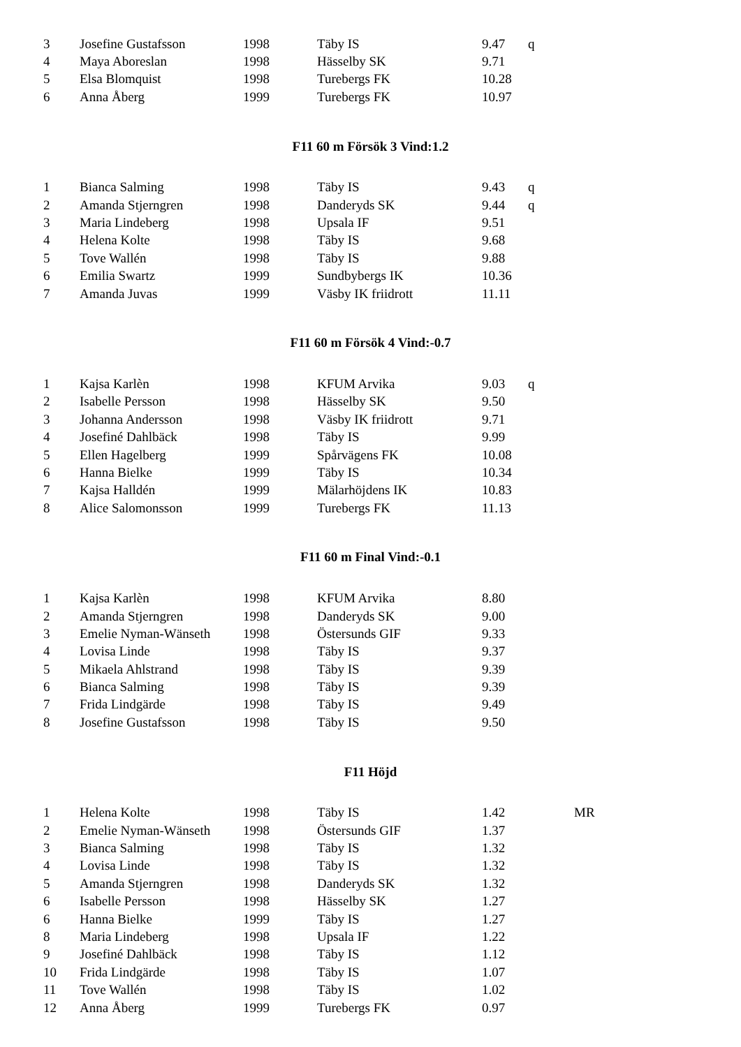| 3 | Josefine Gustafsson | 1998 | Täby IS | 9.47 | q |
| 4 | Maya Aboreslan | 1998 | Hässelby SK | 9.71 | |
| 5 | Elsa Blomquist | 1998 | Turebergs FK | 10.28 | |
| 6 | Anna Åberg | 1999 | Turebergs FK | 10.97 | |
F11 60 m Försök 3 Vind:1.2
| 1 | Bianca Salming | 1998 | Täby IS | 9.43 | q |
| 2 | Amanda Stjerngren | 1998 | Danderyds SK | 9.44 | q |
| 3 | Maria Lindeberg | 1998 | Upsala IF | 9.51 | |
| 4 | Helena Kolte | 1998 | Täby IS | 9.68 | |
| 5 | Tove Wallén | 1998 | Täby IS | 9.88 | |
| 6 | Emilia Swartz | 1999 | Sundbybergs IK | 10.36 | |
| 7 | Amanda Juvas | 1999 | Väsby IK friidrott | 11.11 | |
F11 60 m Försök 4 Vind:-0.7
| 1 | Kajsa Karlèn | 1998 | KFUM Arvika | 9.03 | q |
| 2 | Isabelle Persson | 1998 | Hässelby SK | 9.50 | |
| 3 | Johanna Andersson | 1998 | Väsby IK friidrott | 9.71 | |
| 4 | Josefiné Dahlbäck | 1998 | Täby IS | 9.99 | |
| 5 | Ellen Hagelberg | 1999 | Spårvägens FK | 10.08 | |
| 6 | Hanna Bielke | 1999 | Täby IS | 10.34 | |
| 7 | Kajsa Halldén | 1999 | Mälarhöjdens IK | 10.83 | |
| 8 | Alice Salomonsson | 1999 | Turebergs FK | 11.13 | |
F11 60 m Final Vind:-0.1
| 1 | Kajsa Karlèn | 1998 | KFUM Arvika | 8.80 |
| 2 | Amanda Stjerngren | 1998 | Danderyds SK | 9.00 |
| 3 | Emelie Nyman-Wänseth | 1998 | Östersunds GIF | 9.33 |
| 4 | Lovisa Linde | 1998 | Täby IS | 9.37 |
| 5 | Mikaela Ahlstrand | 1998 | Täby IS | 9.39 |
| 6 | Bianca Salming | 1998 | Täby IS | 9.39 |
| 7 | Frida Lindgärde | 1998 | Täby IS | 9.49 |
| 8 | Josefine Gustafsson | 1998 | Täby IS | 9.50 |
F11 Höjd
| 1 | Helena Kolte | 1998 | Täby IS | 1.42 | | MR |
| 2 | Emelie Nyman-Wänseth | 1998 | Östersunds GIF | 1.37 | | |
| 3 | Bianca Salming | 1998 | Täby IS | 1.32 | | |
| 4 | Lovisa Linde | 1998 | Täby IS | 1.32 | | |
| 5 | Amanda Stjerngren | 1998 | Danderyds SK | 1.32 | | |
| 6 | Isabelle Persson | 1998 | Hässelby SK | 1.27 | | |
| 6 | Hanna Bielke | 1999 | Täby IS | 1.27 | | |
| 8 | Maria Lindeberg | 1998 | Upsala IF | 1.22 | | |
| 9 | Josefiné Dahlbäck | 1998 | Täby IS | 1.12 | | |
| 10 | Frida Lindgärde | 1998 | Täby IS | 1.07 | | |
| 11 | Tove Wallén | 1998 | Täby IS | 1.02 | | |
| 12 | Anna Åberg | 1999 | Turebergs FK | 0.97 | | |